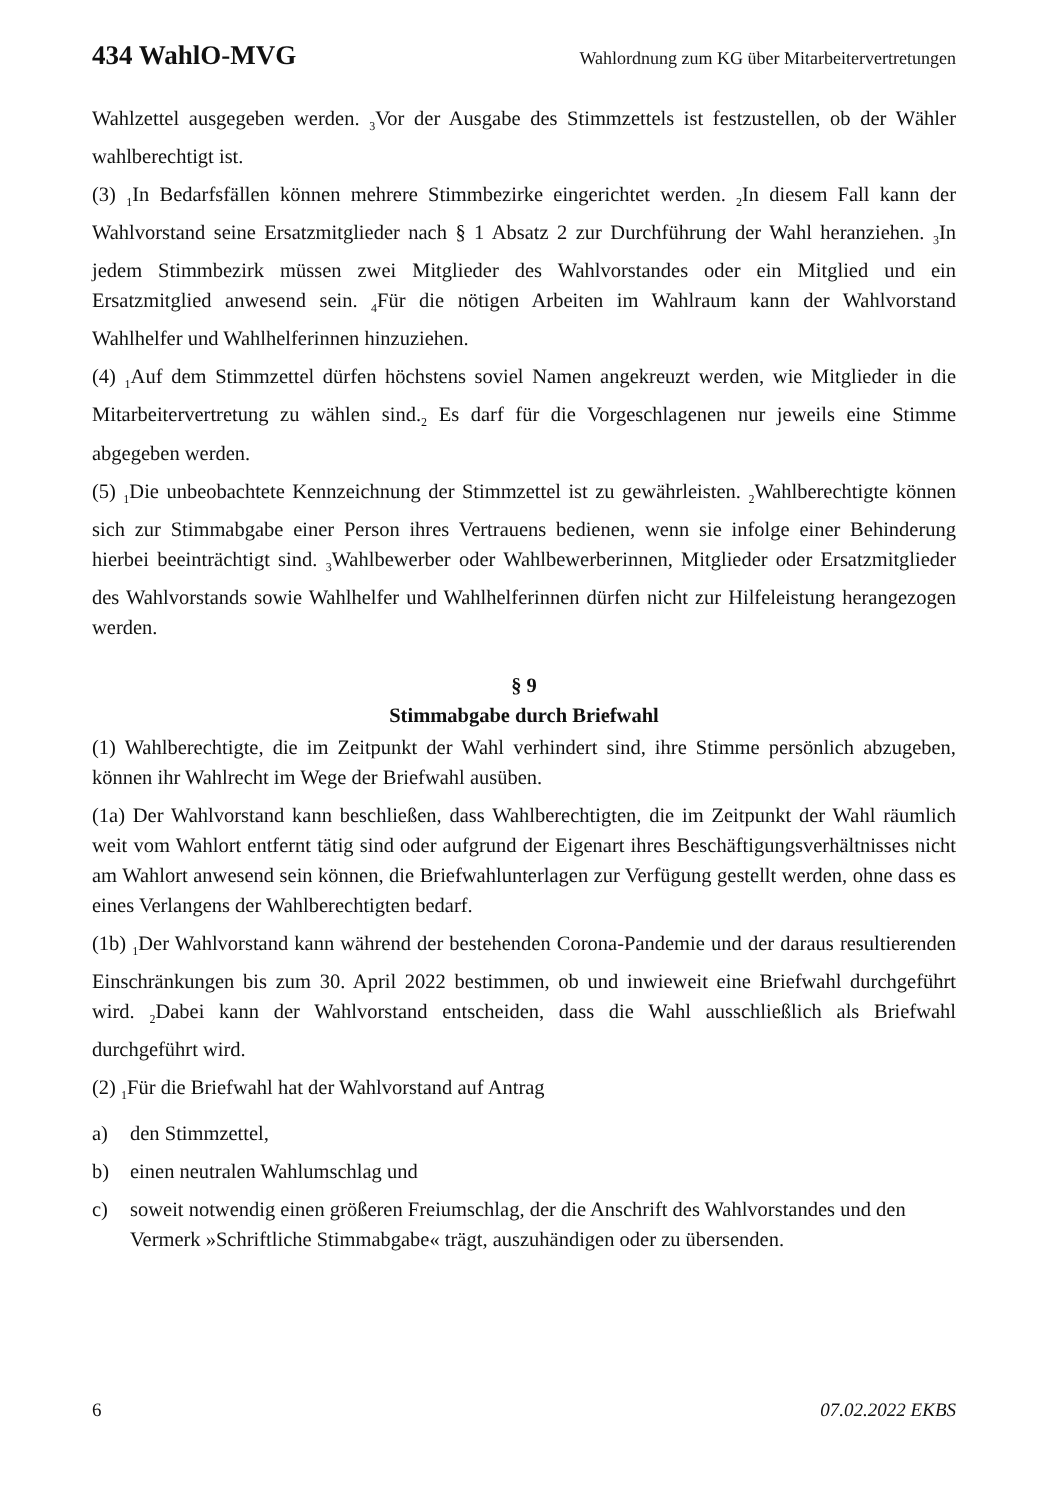434 WahlO-MVG Wahlordnung zum KG über Mitarbeitervertretungen
Wahlzettel ausgegeben werden. <sub>3</sub>Vor der Ausgabe des Stimmzettels ist festzustellen, ob der Wähler wahlberechtigt ist.
(3) <sub>1</sub>In Bedarfsfällen können mehrere Stimmbezirke eingerichtet werden. <sub>2</sub>In diesem Fall kann der Wahlvorstand seine Ersatzmitglieder nach § 1 Absatz 2 zur Durchführung der Wahl heranziehen. <sub>3</sub>In jedem Stimmbezirk müssen zwei Mitglieder des Wahlvorstandes oder ein Mitglied und ein Ersatzmitglied anwesend sein. <sub>4</sub>Für die nötigen Arbeiten im Wahlraum kann der Wahlvorstand Wahlhelfer und Wahlhelferinnen hinzuziehen.
(4) <sub>1</sub>Auf dem Stimmzettel dürfen höchstens soviel Namen angekreuzt werden, wie Mitglieder in die Mitarbeitervertretung zu wählen sind.<sub>2</sub> Es darf für die Vorgeschlagenen nur jeweils eine Stimme abgegeben werden.
(5) <sub>1</sub>Die unbeobachtete Kennzeichnung der Stimmzettel ist zu gewährleisten. <sub>2</sub>Wahlberechtigte können sich zur Stimmabgabe einer Person ihres Vertrauens bedienen, wenn sie infolge einer Behinderung hierbei beeinträchtigt sind. <sub>3</sub>Wahlbewerber oder Wahlbewerberinnen, Mitglieder oder Ersatzmitglieder des Wahlvorstands sowie Wahlhelfer und Wahlhelferinnen dürfen nicht zur Hilfeleistung herangezogen werden.
§ 9
Stimmabgabe durch Briefwahl
(1) Wahlberechtigte, die im Zeitpunkt der Wahl verhindert sind, ihre Stimme persönlich abzugeben, können ihr Wahlrecht im Wege der Briefwahl ausüben.
(1a) Der Wahlvorstand kann beschließen, dass Wahlberechtigten, die im Zeitpunkt der Wahl räumlich weit vom Wahlort entfernt tätig sind oder aufgrund der Eigenart ihres Beschäftigungsverhältnisses nicht am Wahlort anwesend sein können, die Briefwahlunterlagen zur Verfügung gestellt werden, ohne dass es eines Verlangens der Wahlberechtigten bedarf.
(1b) <sub>1</sub>Der Wahlvorstand kann während der bestehenden Corona-Pandemie und der daraus resultierenden Einschränkungen bis zum 30. April 2022 bestimmen, ob und inwieweit eine Briefwahl durchgeführt wird. <sub>2</sub>Dabei kann der Wahlvorstand entscheiden, dass die Wahl ausschließlich als Briefwahl durchgeführt wird.
(2) <sub>1</sub>Für die Briefwahl hat der Wahlvorstand auf Antrag
a) den Stimmzettel,
b) einen neutralen Wahlumschlag und
c) soweit notwendig einen größeren Freiumschlag, der die Anschrift des Wahlvorstandes und den Vermerk »Schriftliche Stimmabgabe« trägt, auszuhändigen oder zu übersenden.
6 07.02.2022 EKBS